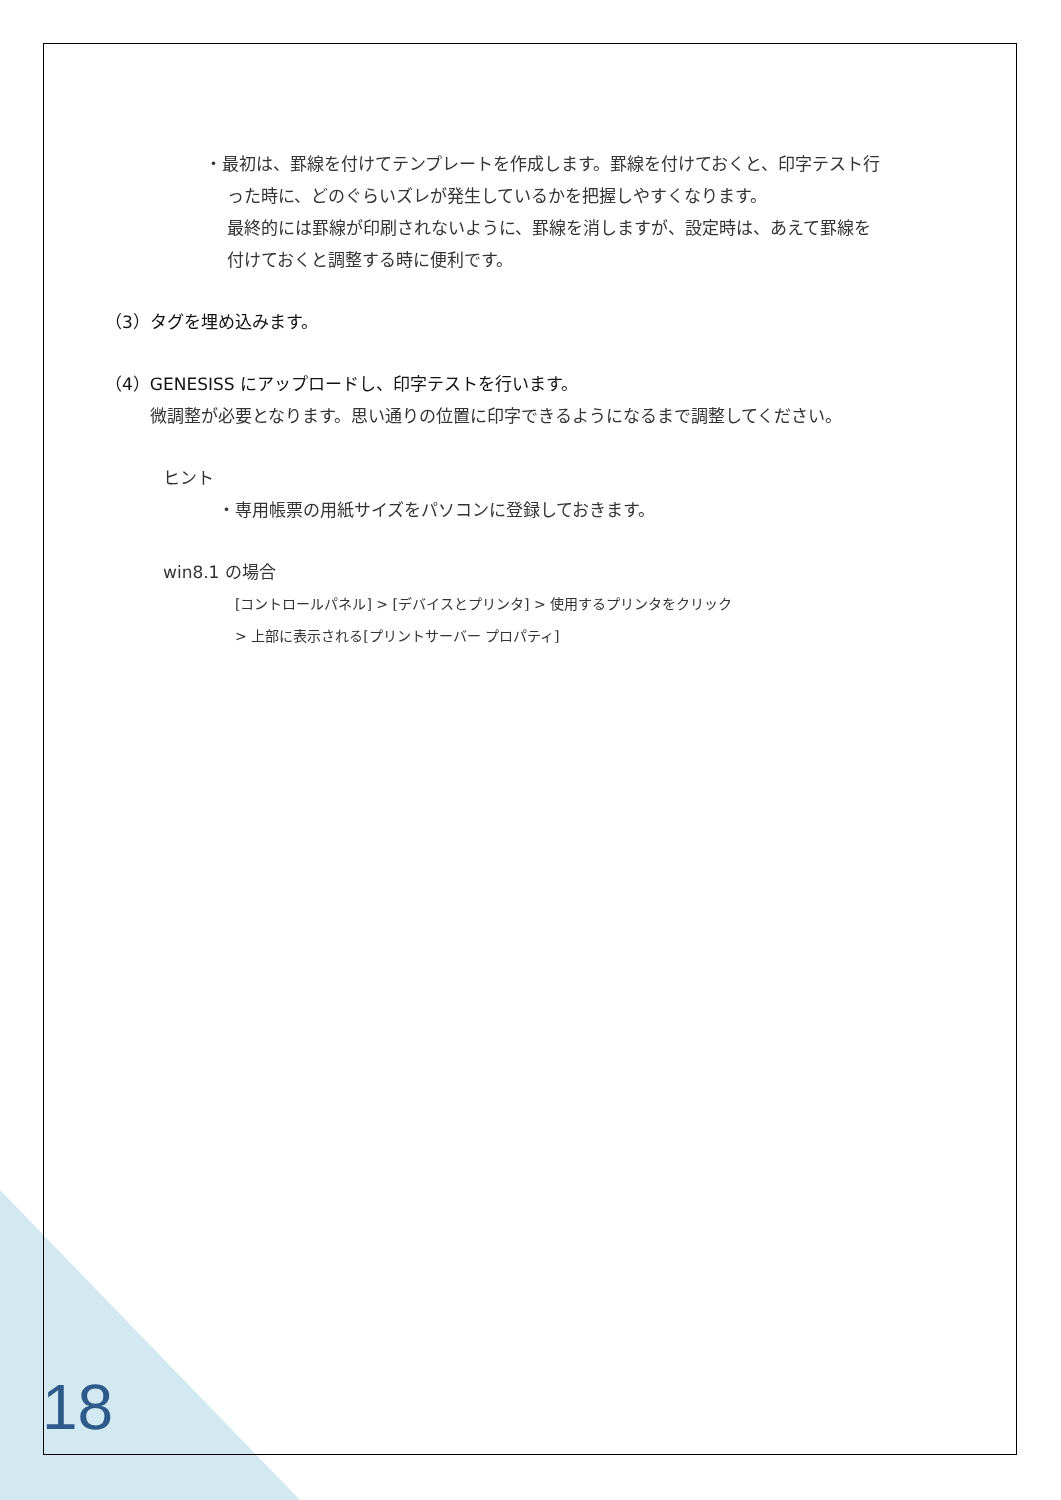・最初は、罫線を付けてテンプレートを作成します。罫線を付けておくと、印字テスト行
った時に、どのぐらいズレが発生しているかを把握しやすくなります。
最終的には罫線が印刷されないように、罫線を消しますが、設定時は、あえて罫線を
付けておくと調整する時に便利です。
（3）タグを埋め込みます。
（4）GENESISS にアップロードし、印字テストを行います。
微調整が必要となります。思い通りの位置に印字できるようになるまで調整してください。
ヒント
・専用帳票の用紙サイズをパソコンに登録しておきます。
win8.1 の場合
[コントロールパネル] > [デバイスとプリンタ] > 使用するプリンタをクリック
> 上部に表示される[プリントサーバー プロパティ]
18